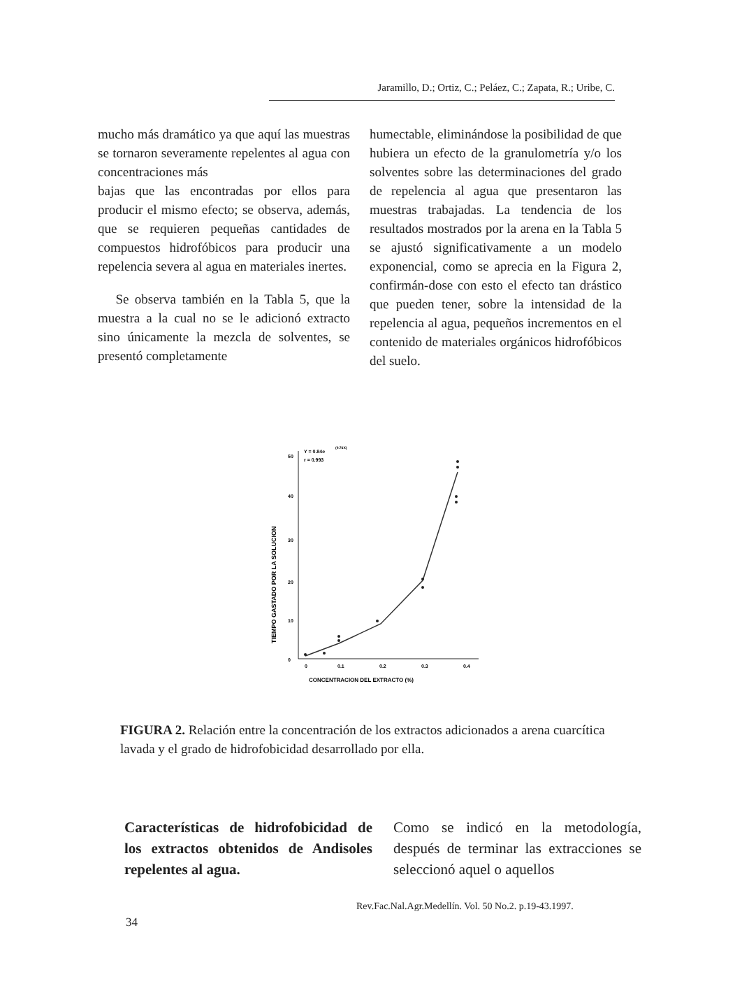Jaramillo, D.; Ortiz, C.; Peláez, C.; Zapata, R.; Uribe, C.
mucho más dramático ya que aquí las muestras se tornaron severamente repelentes al agua con concentraciones más
bajas que las encontradas por ellos para producir el mismo efecto; se observa, además, que se requieren pequeñas cantidades de compuestos hidrofóbicos para producir una repelencia severa al agua en materiales inertes.
Se observa también en la Tabla 5, que la muestra a la cual no se le adicionó extracto sino únicamente la mezcla de solventes, se presentó completamente
humectable, eliminándose la posibilidad de que hubiera un efecto de la granulometría y/o los solventes sobre las determinaciones del grado de repelencia al agua que presentaron las muestras trabajadas. La tendencia de los resultados mostrados por la arena en la Tabla 5 se ajustó significativamente a un modelo exponencial, como se aprecia en la Figura 2, confirmán-dose con esto el efecto tan drástico que pueden tener, sobre la intensidad de la repelencia al agua, pequeños incrementos en el contenido de materiales orgánicos hidrofóbicos del suelo.
TIEMPO GASTADO POR LA SOLUCION
50
40
30
20
10
0
0
0.1
0.2
0.3
0.4
CONCENTRACION DEL EXTRACTO (%)
Y = 0.84e
(9.76X)
r = 0.993
FIGURA 2. Relación entre la concentración de los extractos adicionados a arena cuarcítica lavada y el grado de hidrofobicidad desarrollado por ella.
Características de hidrofobicidad de los extractos obtenidos de Andisoles repelentes al agua.
Como se indicó en la metodología, después de terminar las extracciones se seleccionó aquel o aquellos
Rev.Fac.Nal.Agr.Medellín. Vol. 50 No.2. p.19-43.1997.
34